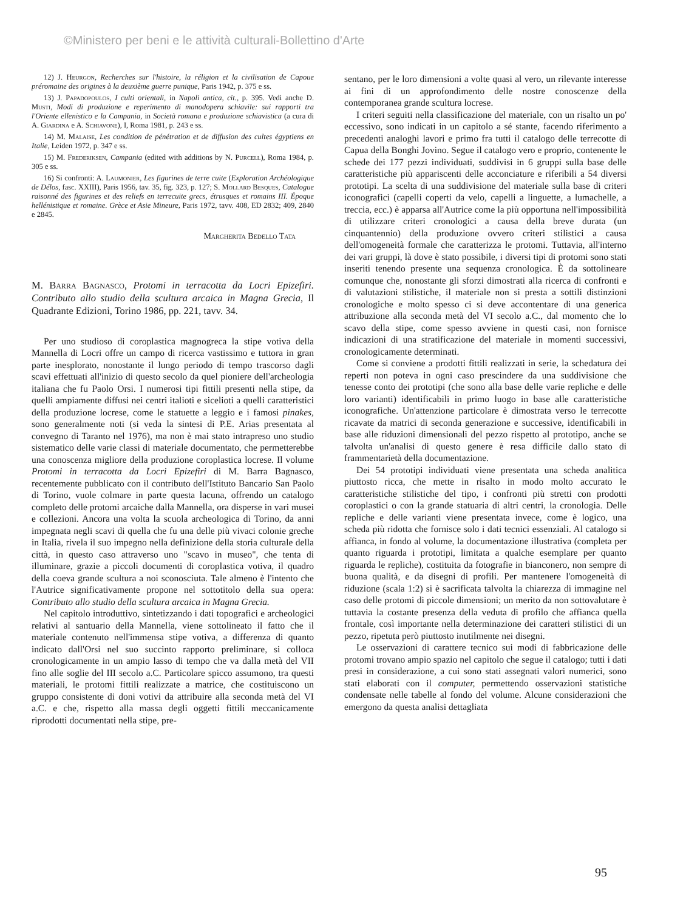©Ministero per beni e le attività culturali-Bollettino d'Arte
12) J. Heurgon, Recherches sur l'histoire, la réligion et la civilisation de Capoue préromaine des origines à la deuxième guerre punique, Paris 1942, p. 375 e ss.
13) J. Papadopoulos, I culti orientali, in Napoli antica, cit., p. 395. Vedi anche D. Musti, Modi di produzione e reperimento di manodopera schiavile: sui rapporti tra l'Oriente ellenistico e la Campania, in Società romana e produzione schiavistica (a cura di A. Giardina e A. Schiavone), I, Roma 1981, p. 243 e ss.
14) M. Malaise, Les condition de pénétration et de diffusion des cultes égyptiens en Italie, Leiden 1972, p. 347 e ss.
15) M. Frederiksen, Campania (edited with additions by N. Purcell), Roma 1984, p. 305 e ss.
16) Si confronti: A. Laumonier, Les figurines de terre cuite (Exploration Archéologique de Délos, fasc. XXIII), Paris 1956, tav. 35, fig. 323, p. 127; S. Mollard Besques, Catalogue raisonné des figurines et des reliefs en terrecuite grecs, étrusques et romains III. Époque hellénistique et romaine. Grèce et Asie Mineure, Paris 1972, tavv. 408, ED 2832; 409, 2840 e 2845.
Margherita Bedello Tata
M. Barra Bagnasco, Protomi in terracotta da Locri Epizefiri. Contributo allo studio della scultura arcaica in Magna Grecia, Il Quadrante Edizioni, Torino 1986, pp. 221, tavv. 34.
Per uno studioso di coroplastica magnogreca la stipe votiva della Mannella di Locri offre un campo di ricerca vastissimo e tuttora in gran parte inesplorato, nonostante il lungo periodo di tempo trascorso dagli scavi effettuati all'inizio di questo secolo da quel pioniere dell'archeologia italiana che fu Paolo Orsi. I numerosi tipi fittili presenti nella stipe, da quelli ampiamente diffusi nei centri italioti e sicelioti a quelli caratteristici della produzione locrese, come le statuette a leggio e i famosi pinakes, sono generalmente noti (si veda la sintesi di P.E. Arias presentata al convegno di Taranto nel 1976), ma non è mai stato intrapreso uno studio sistematico delle varie classi di materiale documentato, che permetterebbe una conoscenza migliore della produzione coroplastica locrese. Il volume Protomi in terracotta da Locri Epizefiri di M. Barra Bagnasco, recentemente pubblicato con il contributo dell'Istituto Bancario San Paolo di Torino, vuole colmare in parte questa lacuna, offrendo un catalogo completo delle protomi arcaiche dalla Mannella, ora disperse in vari musei e collezioni. Ancora una volta la scuola archeologica di Torino, da anni impegnata negli scavi di quella che fu una delle più vivaci colonie greche in Italia, rivela il suo impegno nella definizione della storia culturale della città, in questo caso attraverso uno "scavo in museo", che tenta di illuminare, grazie a piccoli documenti di coroplastica votiva, il quadro della coeva grande scultura a noi sconosciuta. Tale almeno è l'intento che l'Autrice significativamente propone nel sottotitolo della sua opera: Contributo allo studio della scultura arcaica in Magna Grecia.
Nel capitolo introduttivo, sintetizzando i dati topografici e archeologici relativi al santuario della Mannella, viene sottolineato il fatto che il materiale contenuto nell'immensa stipe votiva, a differenza di quanto indicato dall'Orsi nel suo succinto rapporto preliminare, si colloca cronologicamente in un ampio lasso di tempo che va dalla metà del VII fino alle soglie del III secolo a.C. Particolare spicco assumono, tra questi materiali, le protomi fittili realizzate a matrice, che costituiscono un gruppo consistente di doni votivi da attribuire alla seconda metà del VI a.C. e che, rispetto alla massa degli oggetti fittili meccanicamente riprodotti documentati nella stipe, pre-
sentano, per le loro dimensioni a volte quasi al vero, un rilevante interesse ai fini di un approfondimento delle nostre conoscenze della contemporanea grande scultura locrese.
I criteri seguiti nella classificazione del materiale, con un risalto un po' eccessivo, sono indicati in un capitolo a sé stante, facendo riferimento a precedenti analoghi lavori e primo fra tutti il catalogo delle terrecotte di Capua della Bonghi Jovino. Segue il catalogo vero e proprio, contenente le schede dei 177 pezzi individuati, suddivisi in 6 gruppi sulla base delle caratteristiche più appariscenti delle acconciature e riferibili a 54 diversi prototipi. La scelta di una suddivisione del materiale sulla base di criteri iconografici (capelli coperti da velo, capelli a linguette, a lumachelle, a treccia, ecc.) è apparsa all'Autrice come la più opportuna nell'impossibilità di utilizzare criteri cronologici a causa della breve durata (un cinquantennio) della produzione ovvero criteri stilistici a causa dell'omogeneità formale che caratterizza le protomi. Tuttavia, all'interno dei vari gruppi, là dove è stato possibile, i diversi tipi di protomi sono stati inseriti tenendo presente una sequenza cronologica. È da sottolineare comunque che, nonostante gli sforzi dimostrati alla ricerca di confronti e di valutazioni stilistiche, il materiale non si presta a sottili distinzioni cronologiche e molto spesso ci si deve accontentare di una generica attribuzione alla seconda metà del VI secolo a.C., dal momento che lo scavo della stipe, come spesso avviene in questi casi, non fornisce indicazioni di una stratificazione del materiale in momenti successivi, cronologicamente determinati.
Come si conviene a prodotti fittili realizzati in serie, la schedatura dei reperti non poteva in ogni caso prescindere da una suddivisione che tenesse conto dei prototipi (che sono alla base delle varie repliche e delle loro varianti) identificabili in primo luogo in base alle caratteristiche iconografiche. Un'attenzione particolare è dimostrata verso le terrecotte ricavate da matrici di seconda generazione e successive, identificabili in base alle riduzioni dimensionali del pezzo rispetto al prototipo, anche se talvolta un'analisi di questo genere è resa difficile dallo stato di frammentarietà della documentazione.
Dei 54 prototipi individuati viene presentata una scheda analitica piuttosto ricca, che mette in risalto in modo molto accurato le caratteristiche stilistiche del tipo, i confronti più stretti con prodotti coroplastici o con la grande statuaria di altri centri, la cronologia. Delle repliche e delle varianti viene presentata invece, come è logico, una scheda più ridotta che fornisce solo i dati tecnici essenziali. Al catalogo si affianca, in fondo al volume, la documentazione illustrativa (completa per quanto riguarda i prototipi, limitata a qualche esemplare per quanto riguarda le repliche), costituita da fotografie in bianconero, non sempre di buona qualità, e da disegni di profili. Per mantenere l'omogeneità di riduzione (scala 1:2) si è sacrificata talvolta la chiarezza di immagine nel caso delle protomi di piccole dimensioni; un merito da non sottovalutare è tuttavia la costante presenza della veduta di profilo che affianca quella frontale, così importante nella determinazione dei caratteri stilistici di un pezzo, ripetuta però piuttosto inutilmente nei disegni.
Le osservazioni di carattere tecnico sui modi di fabbricazione delle protomi trovano ampio spazio nel capitolo che segue il catalogo; tutti i dati presi in considerazione, a cui sono stati assegnati valori numerici, sono stati elaborati con il computer, permettendo osservazioni statistiche condensate nelle tabelle al fondo del volume. Alcune considerazioni che emergono da questa analisi dettagliata
95